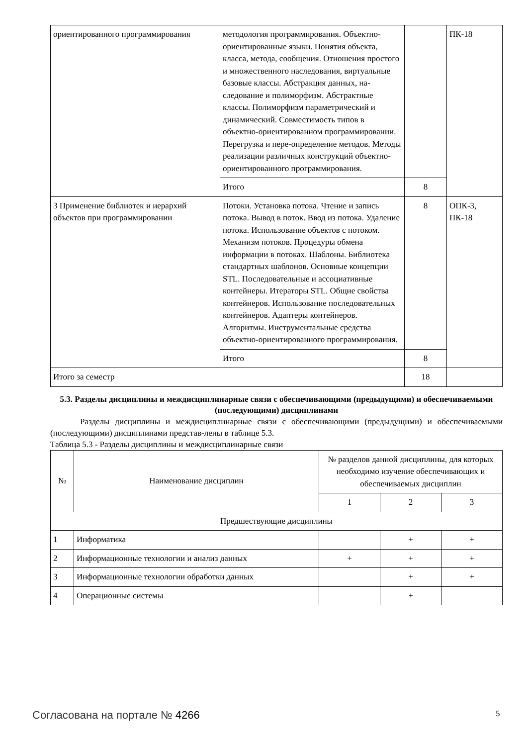| ориентированного программирования | методология программирования. Объектно-ориентированные языки. Понятия объекта, класса, метода, сообщения. Отношения простого и множественного наследования, виртуальные базовые классы. Абстракция данных, на-следование и полиморфизм. Абстрактные классы. Полиморфизм параметрический и динамический. Совместимость типов в объектно-ориентированном программировании. Перегрузка и пере-определение методов. Методы реализации различных конструкций объектно-ориентированного программирования. | | ПК-18 |
| | Итого | 8 | |
| 3 Применение библиотек и иерархий объектов при программировании | Потоки. Установка потока. Чтение и запись потока. Вывод в поток. Ввод из потока. Удаление потока. Использование объектов с потоком. Механизм потоков. Процедуры обмена информации в потоках. Шаблоны. Библиотека стандартных шаблонов. Основные концепции STL. Последовательные и ассоциативные контейнеры. Итераторы STL. Общие свойства контейнеров. Использование последовательных контейнеров. Адаптеры контейнеров. Алгоритмы. Инструментальные средства объектно-ориентированного программирования. | 8 | ОПК-3, ПК-18 |
| | Итого | 8 | |
| Итого за семестр | | 18 | |
5.3. Разделы дисциплины и междисциплинарные связи с обеспечивающими (предыдущими) и обеспечиваемыми (последующими) дисциплинами
Разделы дисциплины и междисциплинарные связи с обеспечивающими (предыдущими) и обеспечиваемыми (последующими) дисциплинами представ-лены в таблице 5.3.
Таблица 5.3 - Разделы дисциплины и междисциплинарные связи
| № | Наименование дисциплин | № разделов данной дисциплины, для которых необходимо изучение обеспечивающих и обеспечиваемых дисциплин | | |
| --- | --- | --- | --- | --- |
| | | 1 | 2 | 3 |
| Предшествующие дисциплины | | | | |
| 1 | Информатика | | + | + |
| 2 | Информационные технологии и анализ данных | + | + | + |
| 3 | Информационные технологии обработки данных | | + | + |
| 4 | Операционные системы | | + | |
Согласована на портале № 4266 5